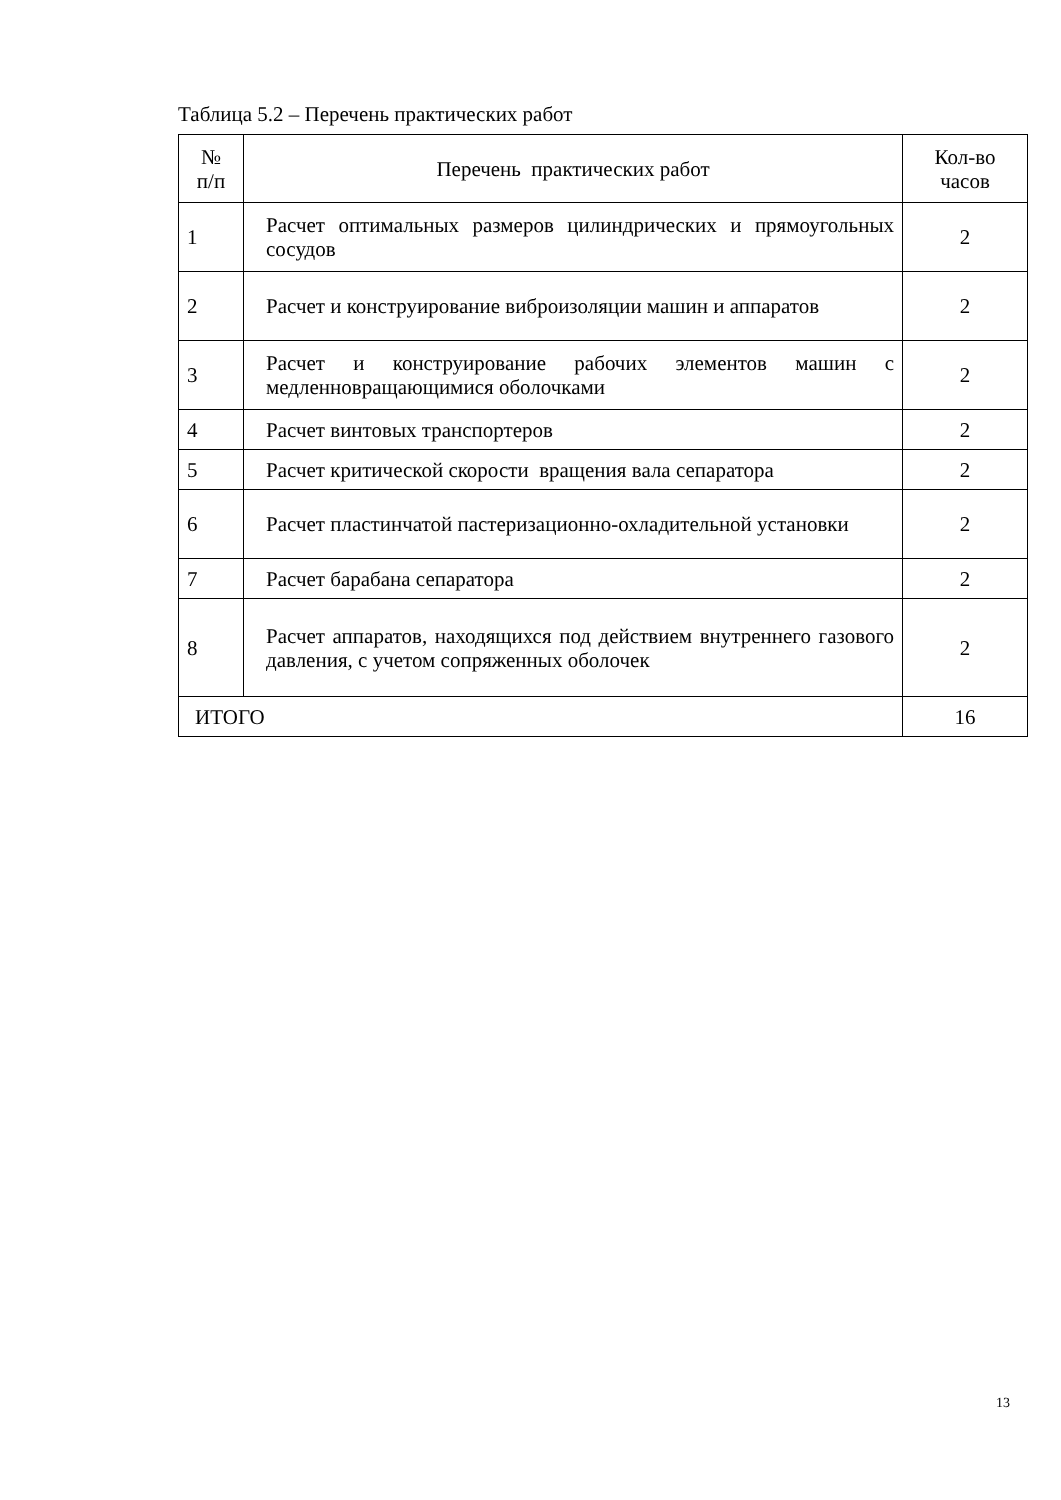Таблица 5.2 – Перечень практических работ
| № п/п | Перечень практических работ | Кол-во часов |
| --- | --- | --- |
| 1 | Расчет оптимальных размеров цилиндрических и прямоугольных сосудов | 2 |
| 2 | Расчет и конструирование виброизоляции машин и аппаратов | 2 |
| 3 | Расчет и конструирование рабочих элементов машин с медленновращающимися оболочками | 2 |
| 4 | Расчет винтовых транспортеров | 2 |
| 5 | Расчет критической скорости вращения вала сепаратора | 2 |
| 6 | Расчет пластинчатой пастеризационно-охладительной установки | 2 |
| 7 | Расчет барабана сепаратора | 2 |
| 8 | Расчет аппаратов, находящихся под действием внутреннего газового давления, с учетом сопряженных оболочек | 2 |
| ИТОГО | | 16 |
13